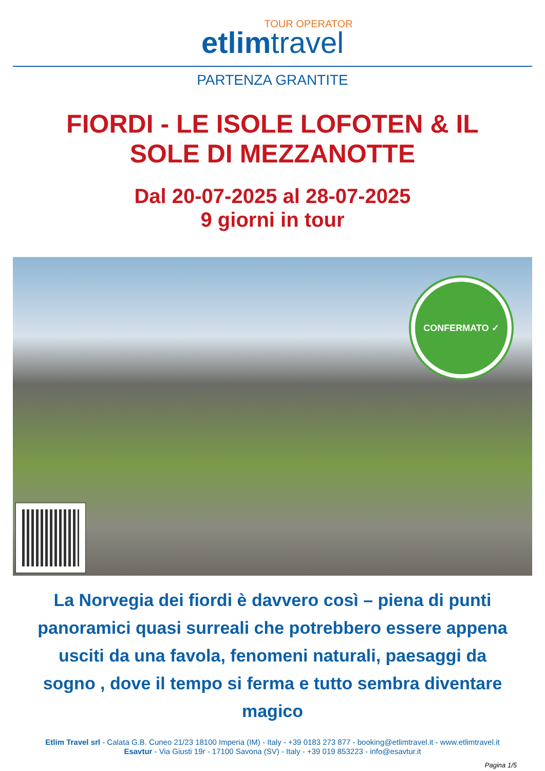TOUR OPERATOR
etlim travel
PARTENZA GRANTITE
FIORDI - LE ISOLE LOFOTEN & IL
SOLE DI MEZZANOTTE
Dal 20-07-2025 al 28-07-2025
9 giorni in tour
CONFERMATO ✓
La Norvegia dei fiordi è davvero così – piena di punti panoramici quasi surreali che potrebbero essere appena usciti da una favola, fenomeni naturali, paesaggi da sogno , dove il tempo si ferma e tutto sembra diventare magico
Etlim Travel srl - Calata G.B. Cuneo 21/23 18100 Imperia (IM) - Italy - +39 0183 273 877 - booking@etlimtravel.it - www.etlimtravel.it
Esavtur - Via Giusti 19r - 17100 Savona (SV) - Italy - +39 019 853223 - info@esavtur.it
Pagina 1/5